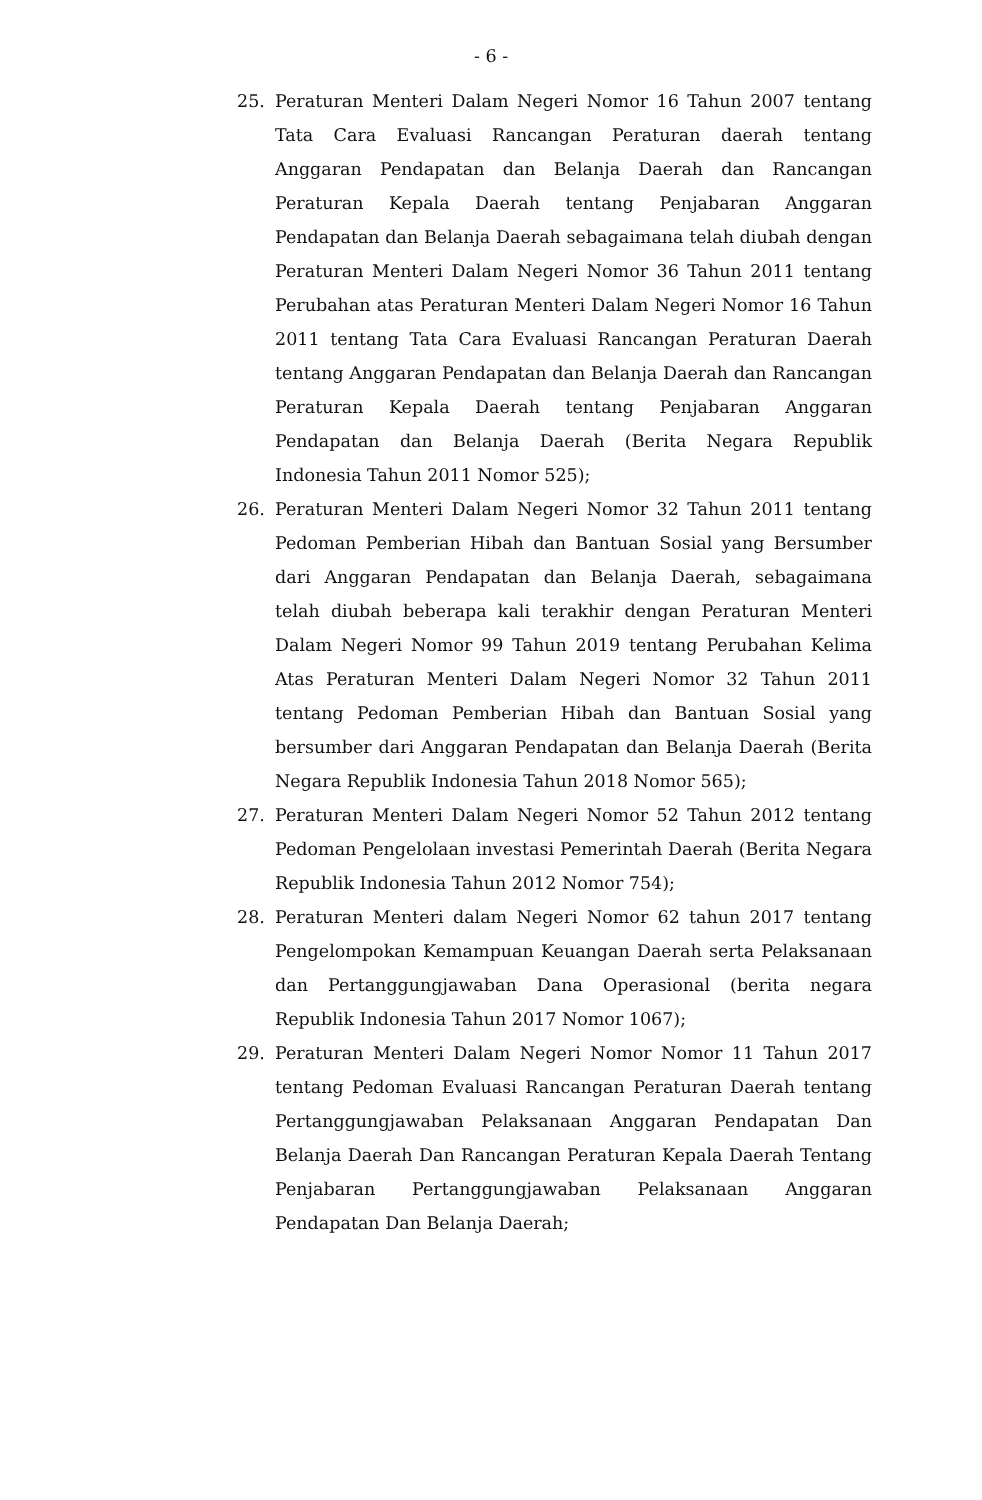- 6 -
25. Peraturan Menteri Dalam Negeri Nomor 16 Tahun 2007 tentang Tata Cara Evaluasi Rancangan Peraturan daerah tentang Anggaran Pendapatan dan Belanja Daerah dan Rancangan Peraturan Kepala Daerah tentang Penjabaran Anggaran Pendapatan dan Belanja Daerah sebagaimana telah diubah dengan Peraturan Menteri Dalam Negeri Nomor 36 Tahun 2011 tentang Perubahan atas Peraturan Menteri Dalam Negeri Nomor 16 Tahun 2011 tentang Tata Cara Evaluasi Rancangan Peraturan Daerah tentang Anggaran Pendapatan dan Belanja Daerah dan Rancangan Peraturan Kepala Daerah tentang Penjabaran Anggaran Pendapatan dan Belanja Daerah (Berita Negara Republik Indonesia Tahun 2011 Nomor 525);
26. Peraturan Menteri Dalam Negeri Nomor 32 Tahun 2011 tentang Pedoman Pemberian Hibah dan Bantuan Sosial yang Bersumber dari Anggaran Pendapatan dan Belanja Daerah, sebagaimana telah diubah beberapa kali terakhir dengan Peraturan Menteri Dalam Negeri Nomor 99 Tahun 2019 tentang Perubahan Kelima Atas Peraturan Menteri Dalam Negeri Nomor 32 Tahun 2011 tentang Pedoman Pemberian Hibah dan Bantuan Sosial yang bersumber dari Anggaran Pendapatan dan Belanja Daerah (Berita Negara Republik Indonesia Tahun 2018 Nomor 565);
27. Peraturan Menteri Dalam Negeri Nomor 52 Tahun 2012 tentang Pedoman Pengelolaan investasi Pemerintah Daerah (Berita Negara Republik Indonesia Tahun 2012 Nomor 754);
28. Peraturan Menteri dalam Negeri Nomor 62 tahun 2017 tentang Pengelompokan Kemampuan Keuangan Daerah serta Pelaksanaan dan Pertanggungjawaban Dana Operasional (berita negara Republik Indonesia Tahun 2017 Nomor 1067);
29. Peraturan Menteri Dalam Negeri Nomor Nomor 11 Tahun 2017 tentang Pedoman Evaluasi Rancangan Peraturan Daerah tentang Pertanggungjawaban Pelaksanaan Anggaran Pendapatan Dan Belanja Daerah Dan Rancangan Peraturan Kepala Daerah Tentang Penjabaran Pertanggungjawaban Pelaksanaan Anggaran Pendapatan Dan Belanja Daerah;